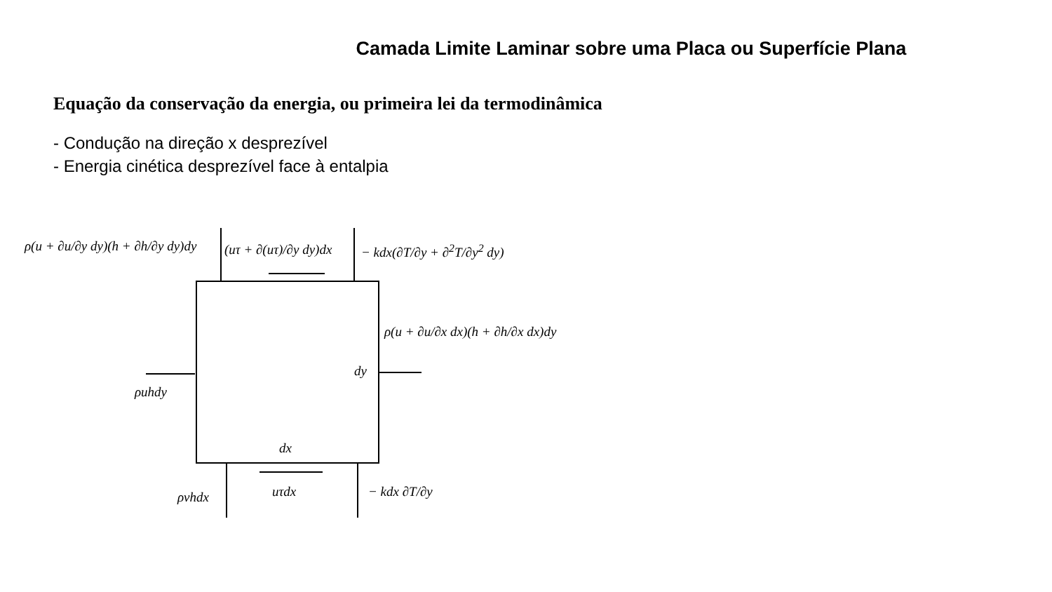Camada Limite Laminar sobre uma Placa ou Superfície Plana
Equação da conservação da energia, ou primeira lei da termodinâmica
- Condução na direção x desprezível
- Energia cinética desprezível face à entalpia
ρ(u + ∂u/∂y dy)(h + ∂h/∂y dy)dy
(uτ + ∂(uτ)/∂y dy)dx − kdx(∂T/∂y + ∂<sup>2</sup>T/∂y<sup>2</sup> dy)
ρ(u + ∂u/∂x dx)(h + ∂h/∂x dx)dy
dy
ρuhdy
dx
ρvhdx uτdx − kdx ∂T/∂y